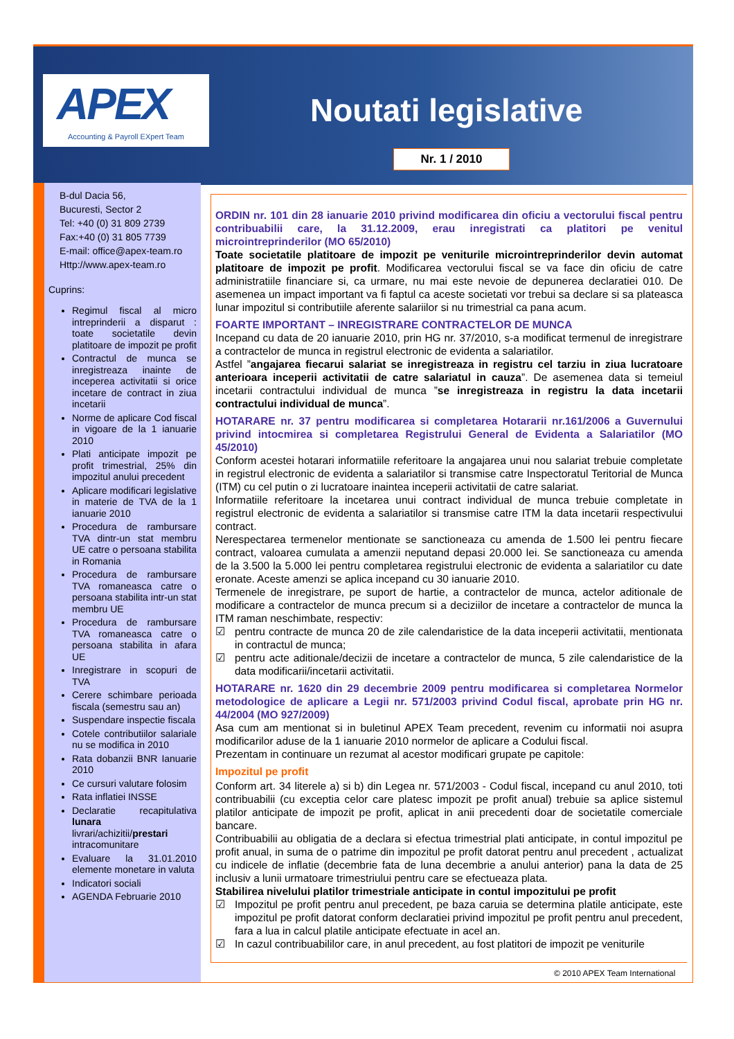APEX
Accounting & Payroll EXpert Team
Noutati legislative
Nr. 1 / 2010
B-dul Dacia 56,
Bucuresti, Sector 2
Tel: +40 (0) 31 809 2739
Fax:+40 (0) 31 805 7739
E-mail: office@apex-team.ro
Http://www.apex-team.ro
Cuprins:
Regimul fiscal al micro intreprinderii a disparut : toate societatile devin platitoare de impozit pe profit
Contractul de munca se inregistreaza inainte de inceperea activitatii si orice incetare de contract in ziua incetarii
Norme de aplicare Cod fiscal in vigoare de la 1 ianuarie 2010
Plati anticipate impozit pe profit trimestrial, 25% din impozitul anului precedent
Aplicare modificari legislative in materie de TVA de la 1 ianuarie 2010
Procedura de rambursare TVA dintr-un stat membru UE catre o persoana stabilita in Romania
Procedura de rambursare TVA romaneasca catre o persoana stabilita intr-un stat membru UE
Procedura de rambursare TVA romaneasca catre o persoana stabilita in afara UE
Inregistrare in scopuri de TVA
Cerere schimbare perioada fiscala (semestru sau an)
Suspendare inspectie fiscala
Cotele contributiilor salariale nu se modifica in 2010
Rata dobanzii BNR Ianuarie 2010
Ce cursuri valutare folosim
Rata inflatiei INSSE
Declaratie recapitulativa lunara livrari/achizitii/prestari intracomunitare
Evaluare la 31.01.2010 elemente monetare in valuta
Indicatori sociali
AGENDA Februarie 2010
ORDIN nr. 101 din 28 ianuarie 2010 privind modificarea din oficiu a vectorului fiscal pentru contribuabilii care, la 31.12.2009, erau inregistrati ca platitori pe venitul microintreprinderilor (MO 65/2010)
Toate societatile platitoare de impozit pe veniturile microintreprinderilor devin automat platitoare de impozit pe profit. Modificarea vectorului fiscal se va face din oficiu de catre administratiile financiare si, ca urmare, nu mai este nevoie de depunerea declaratiei 010. De asemenea un impact important va fi faptul ca aceste societati vor trebui sa declare si sa plateasca lunar impozitul si contributiile aferente salariilor si nu trimestrial ca pana acum.
FOARTE IMPORTANT – INREGISTRARE CONTRACTELOR DE MUNCA
Incepand cu data de 20 ianuarie 2010, prin HG nr. 37/2010, s-a modificat termenul de inregistrare a contractelor de munca in registrul electronic de evidenta a salariatilor.
Astfel ”angajarea fiecarui salariat se inregistreaza in registru cel tarziu in ziua lucratoare anterioara inceperii activitatii de catre salariatul in cauza”. De asemenea data si temeiul incetarii contractului individual de munca ”se inregistreaza in registru la data incetarii contractului individual de munca”.
HOTARARE nr. 37 pentru modificarea si completarea Hotararii nr.161/2006 a Guvernului privind intocmirea si completarea Registrului General de Evidenta a Salariatilor (MO 45/2010)
Conform acestei hotarari informatiile referitoare la angajarea unui nou salariat trebuie completate in registrul electronic de evidenta a salariatilor si transmise catre Inspectoratul Teritorial de Munca (ITM) cu cel putin o zi lucratoare inaintea inceperii activitatii de catre salariat.
Informatiile referitoare la incetarea unui contract individual de munca trebuie completate in registrul electronic de evidenta a salariatilor si transmise catre ITM la data incetarii respectivului contract.
Nerespectarea termenelor mentionate se sanctioneaza cu amenda de 1.500 lei pentru fiecare contract, valoarea cumulata a amenzii neputand depasi 20.000 lei. Se sanctioneaza cu amenda de la 3.500 la 5.000 lei pentru completarea registrului electronic de evidenta a salariatilor cu date eronate. Aceste amenzi se aplica incepand cu 30 ianuarie 2010.
Termenele de inregistrare, pe suport de hartie, a contractelor de munca, actelor aditionale de modificare a contractelor de munca precum si a deciziilor de incetare a contractelor de munca la ITM raman neschimbate, respectiv:
☑ pentru contracte de munca 20 de zile calendaristice de la data inceperii activitatii, mentionata in contractul de munca;
☑ pentru acte aditionale/decizii de incetare a contractelor de munca, 5 zile calendaristice de la data modificarii/incetarii activitatii.
HOTARARE nr. 1620 din 29 decembrie 2009 pentru modificarea si completarea Normelor metodologice de aplicare a Legii nr. 571/2003 privind Codul fiscal, aprobate prin HG nr. 44/2004 (MO 927/2009)
Asa cum am mentionat si in buletinul APEX Team precedent, revenim cu informatii noi asupra modificarilor aduse de la 1 ianuarie 2010 normelor de aplicare a Codului fiscal.
Prezentam in continuare un rezumat al acestor modificari grupate pe capitole:
Impozitul pe profit
Conform art. 34 literele a) si b) din Legea nr. 571/2003 - Codul fiscal, incepand cu anul 2010, toti contribuabilii (cu exceptia celor care platesc impozit pe profit anual) trebuie sa aplice sistemul platilor anticipate de impozit pe profit, aplicat in anii precedenti doar de societatile comerciale bancare.
Contribuabilii au obligatia de a declara si efectua trimestrial plati anticipate, in contul impozitul pe profit anual, in suma de o patrime din impozitul pe profit datorat pentru anul precedent , actualizat cu indicele de inflatie (decembrie fata de luna decembrie a anului anterior) pana la data de 25 inclusiv a lunii urmatoare trimestriului pentru care se efectueaza plata.
Stabilirea nivelului platilor trimestriale anticipate in contul impozitului pe profit
☑ Impozitul pe profit pentru anul precedent, pe baza caruia se determina platile anticipate, este impozitul pe profit datorat conform declaratiei privind impozitul pe profit pentru anul precedent, fara a lua in calcul platile anticipate efectuate in acel an.
☑ In cazul contribuabililor care, in anul precedent, au fost platitori de impozit pe veniturile
© 2010 APEX Team International